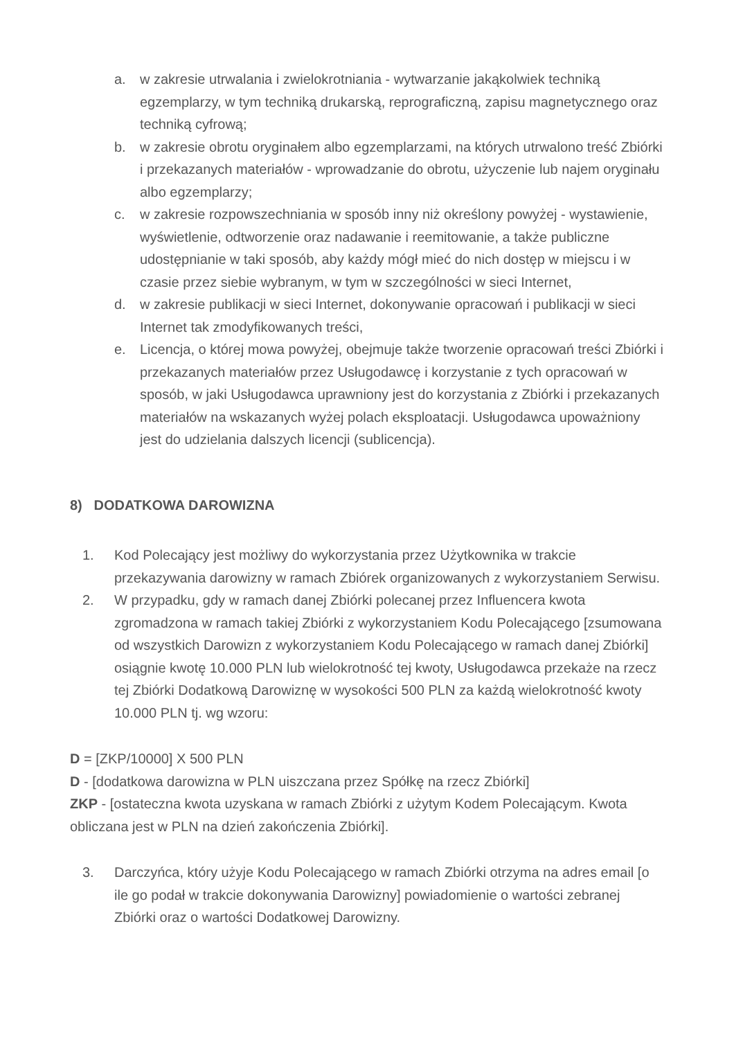a. w zakresie utrwalania i zwielokrotniania - wytwarzanie jakąkolwiek techniką egzemplarzy, w tym techniką drukarską, reprograficzną, zapisu magnetycznego oraz techniką cyfrową;
b. w zakresie obrotu oryginałem albo egzemplarzami, na których utrwalono treść Zbiórki i przekazanych materiałów - wprowadzanie do obrotu, użyczenie lub najem oryginału albo egzemplarzy;
c. w zakresie rozpowszechniania w sposób inny niż określony powyżej - wystawienie, wyświetlenie, odtworzenie oraz nadawanie i reemitowanie, a także publiczne udostępnianie w taki sposób, aby każdy mógł mieć do nich dostęp w miejscu i w czasie przez siebie wybranym, w tym w szczególności w sieci Internet,
d. w zakresie publikacji w sieci Internet, dokonywanie opracowań i publikacji w sieci Internet tak zmodyfikowanych treści,
e. Licencja, o której mowa powyżej, obejmuje także tworzenie opracowań treści Zbiórki i przekazanych materiałów przez Usługodawcę i korzystanie z tych opracowań w sposób, w jaki Usługodawca uprawniony jest do korzystania z Zbiórki i przekazanych materiałów na wskazanych wyżej polach eksploatacji. Usługodawca upoważniony jest do udzielania dalszych licencji (sublicencja).
8) DODATKOWA DAROWIZNA
1. Kod Polecający jest możliwy do wykorzystania przez Użytkownika w trakcie przekazywania darowizny w ramach Zbiórek organizowanych z wykorzystaniem Serwisu.
2. W przypadku, gdy w ramach danej Zbiórki polecanej przez Influencera kwota zgromadzona w ramach takiej Zbiórki z wykorzystaniem Kodu Polecającego [zsumowana od wszystkich Darowizn z wykorzystaniem Kodu Polecającego w ramach danej Zbiórki] osiągnie kwotę 10.000 PLN lub wielokrotność tej kwoty, Usługodawca przekaże na rzecz tej Zbiórki Dodatkową Darowiznę w wysokości 500 PLN za każdą wielokrotność kwoty 10.000 PLN tj. wg wzoru:
D = [ZKP/10000] X 500 PLN
D - [dodatkowa darowizna w PLN uiszczana przez Spółkę na rzecz Zbiórki]
ZKP - [ostateczna kwota uzyskana w ramach Zbiórki z użytym Kodem Polecającym. Kwota obliczana jest w PLN na dzień zakończenia Zbiórki].
3. Darczyńca, który użyje Kodu Polecającego w ramach Zbiórki otrzyma na adres email [o ile go podał w trakcie dokonywania Darowizny] powiadomienie o wartości zebranej Zbiórki oraz o wartości Dodatkowej Darowizny.